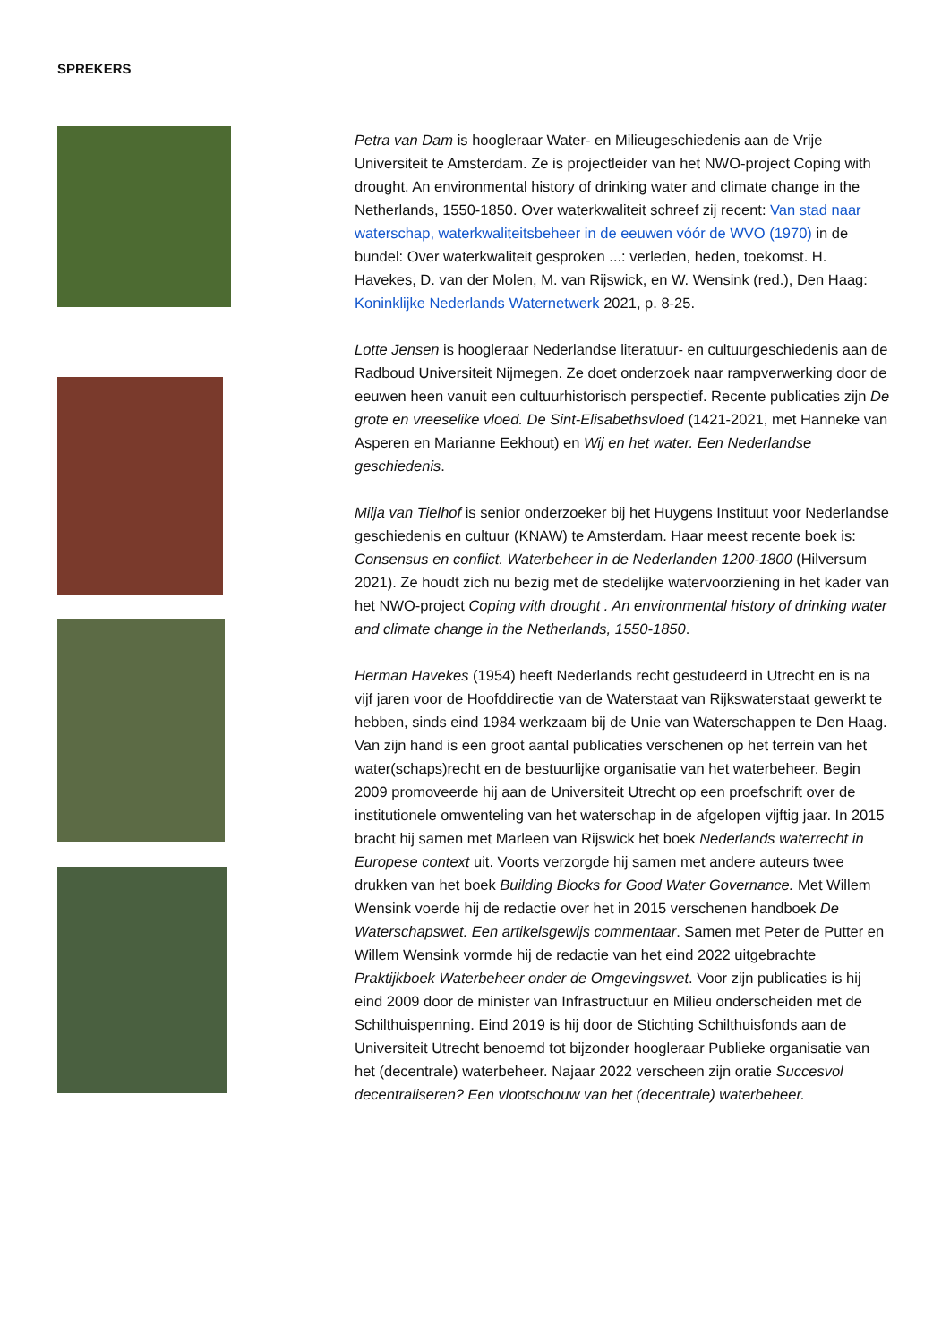SPREKERS
Petra van Dam is hoogleraar Water- en Milieugeschiedenis aan de Vrije Universiteit te Amsterdam. Ze is projectleider van het NWO-project Coping with drought. An environmental history of drinking water and climate change in the Netherlands, 1550-1850. Over waterkwaliteit schreef zij recent: Van stad naar waterschap, waterkwaliteitsbeheer in de eeuwen vóór de WVO (1970) in de bundel: Over waterkwaliteit gesproken ...: verleden, heden, toekomst. H. Havekes, D. van der Molen, M. van Rijswick, en W. Wensink (red.), Den Haag: Koninklijke Nederlands Waternetwerk 2021, p. 8-25.
Lotte Jensen is hoogleraar Nederlandse literatuur- en cultuurgeschiedenis aan de Radboud Universiteit Nijmegen. Ze doet onderzoek naar rampverwerking door de eeuwen heen vanuit een cultuurhistorisch perspectief. Recente publicaties zijn De grote en vreeselike vloed. De Sint-Elisabethsvloed (1421-2021, met Hanneke van Asperen en Marianne Eekhout) en Wij en het water. Een Nederlandse geschiedenis.
Milja van Tielhof is senior onderzoeker bij het Huygens Instituut voor Nederlandse geschiedenis en cultuur (KNAW) te Amsterdam. Haar meest recente boek is: Consensus en conflict. Waterbeheer in de Nederlanden 1200-1800 (Hilversum 2021). Ze houdt zich nu bezig met de stedelijke watervoorziening in het kader van het NWO-project Coping with drought . An environmental history of drinking water and climate change in the Netherlands, 1550-1850.
Herman Havekes (1954) heeft Nederlands recht gestudeerd in Utrecht en is na vijf jaren voor de Hoofddirectie van de Waterstaat van Rijkswaterstaat gewerkt te hebben, sinds eind 1984 werkzaam bij de Unie van Waterschappen te Den Haag. Van zijn hand is een groot aantal publicaties verschenen op het terrein van het water(schaps)recht en de bestuurlijke organisatie van het waterbeheer. Begin 2009 promoveerde hij aan de Universiteit Utrecht op een proefschrift over de institutionele omwenteling van het waterschap in de afgelopen vijftig jaar. In 2015 bracht hij samen met Marleen van Rijswick het boek Nederlands waterrecht in Europese context uit. Voorts verzorgde hij samen met andere auteurs twee drukken van het boek Building Blocks for Good Water Governance. Met Willem Wensink voerde hij de redactie over het in 2015 verschenen handboek De Waterschapswet. Een artikelsgewijs commentaar. Samen met Peter de Putter en Willem Wensink vormde hij de redactie van het eind 2022 uitgebrachte Praktijkboek Waterbeheer onder de Omgevingswet. Voor zijn publicaties is hij eind 2009 door de minister van Infrastructuur en Milieu onderscheiden met de Schilthuispenning. Eind 2019 is hij door de Stichting Schilthuisfonds aan de Universiteit Utrecht benoemd tot bijzonder hoogleraar Publieke organisatie van het (decentrale) waterbeheer. Najaar 2022 verscheen zijn oratie Succesvol decentraliseren? Een vlootschouw van het (decentrale) waterbeheer.